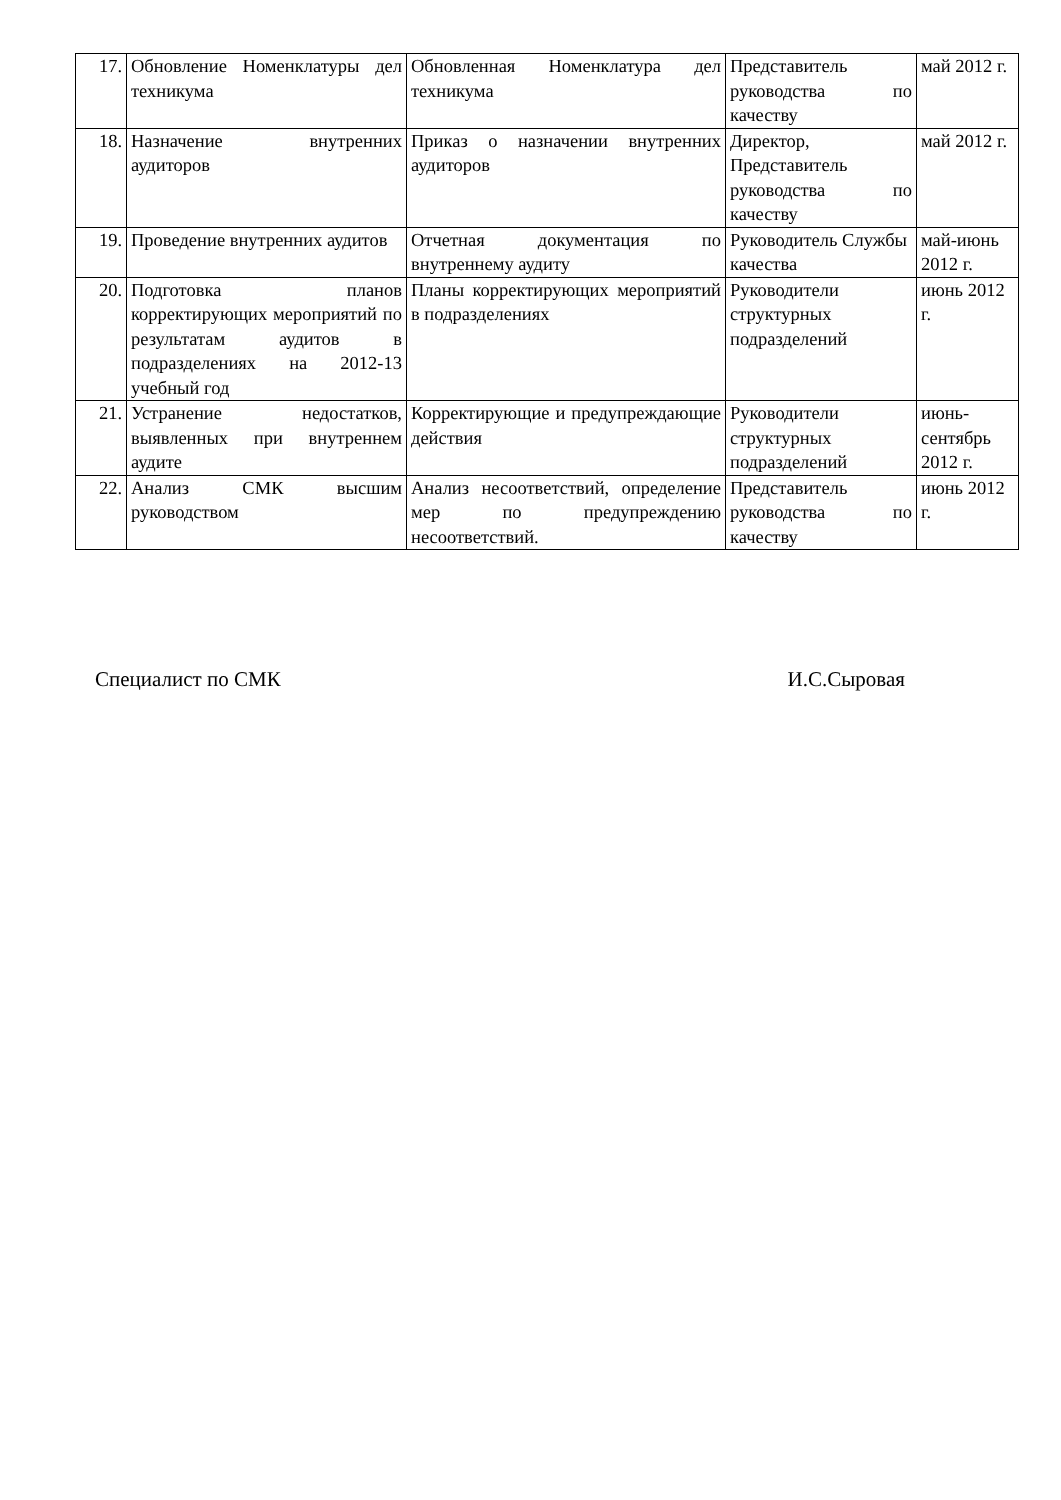| 17. | Обновление Номенклатуры дел техникума | Обновленная Номенклатура дел техникума | Представитель руководства по качеству | май 2012 г. |
| 18. | Назначение внутренних аудиторов | Приказ о назначении внутренних аудиторов | Директор, Представитель руководства по качеству | май 2012 г. |
| 19. | Проведение внутренних аудитов | Отчетная документация по внутреннему аудиту | Руководитель Службы качества | май-июнь 2012 г. |
| 20. | Подготовка планов корректирующих мероприятий по результатам аудитов в подразделениях на 2012-13 учебный год | Планы корректирующих мероприятий в подразделениях | Руководители структурных подразделений | июнь 2012 г. |
| 21. | Устранение недостатков, выявленных при внутреннем аудите | Корректирующие и предупреждающие действия | Руководители структурных подразделений | июнь-сентябрь 2012 г. |
| 22. | Анализ СМК высшим руководством | Анализ несоответствий, определение мер по предупреждению несоответствий. | Представитель руководства по качеству | июнь 2012 г. |
Специалист по СМК И.С.Сыровая